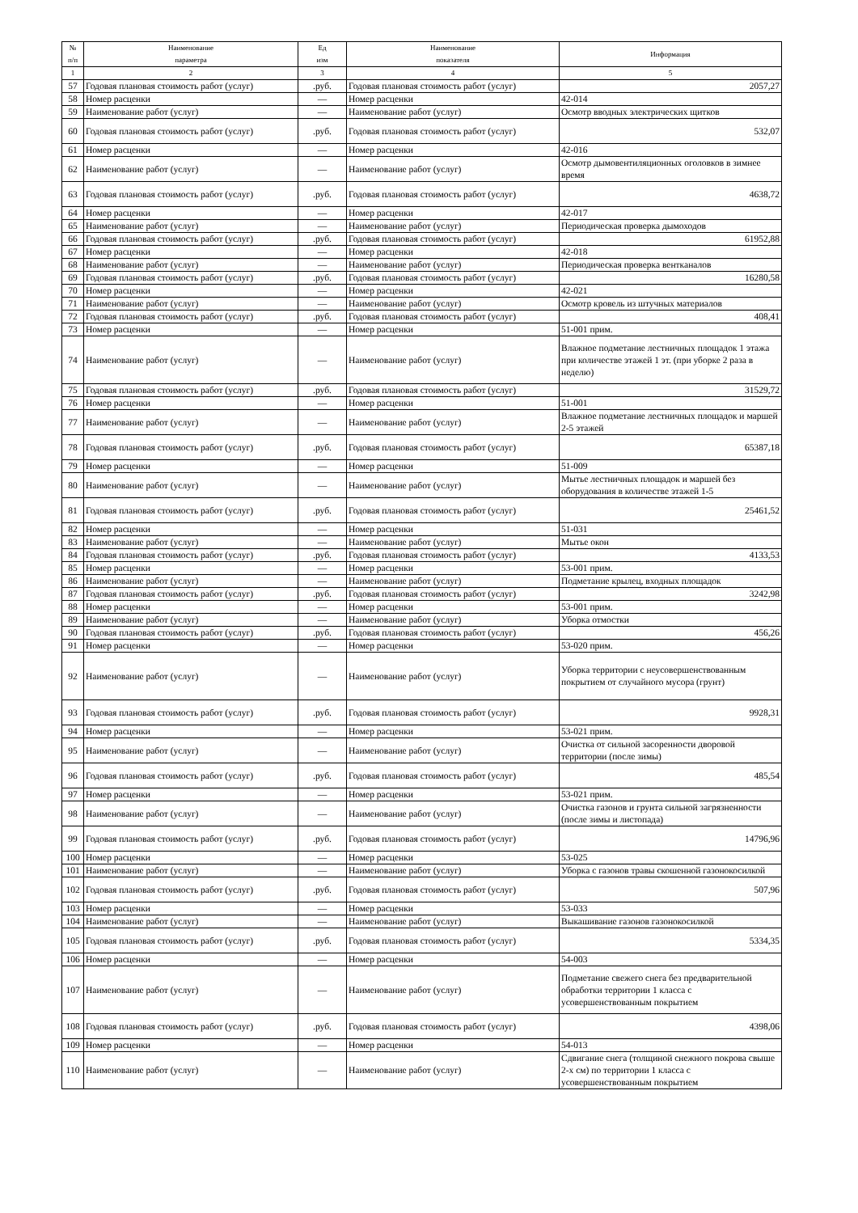| № п/п | Наименование параметра | Ед изм | Наименование показателя | Информация |
| --- | --- | --- | --- | --- |
| 1 | 2 | 3 | 4 | 5 |
| 57 | Годовая плановая стоимость работ (услуг) | .руб. | Годовая плановая стоимость работ (услуг) | 2057,27 |
| 58 | Номер расценки | — | Номер расценки | 42-014 |
| 59 | Наименование работ (услуг) | — | Наименование работ (услуг) | Осмотр вводных электрических щитков |
| 60 | Годовая плановая стоимость работ (услуг) | .руб. | Годовая плановая стоимость работ (услуг) | 532,07 |
| 61 | Номер расценки | — | Номер расценки | 42-016 |
| 62 | Наименование работ (услуг) | — | Наименование работ (услуг) | Осмотр дымовентиляционных оголовков в зимнее время |
| 63 | Годовая плановая стоимость работ (услуг) | .руб. | Годовая плановая стоимость работ (услуг) | 4638,72 |
| 64 | Номер расценки | — | Номер расценки | 42-017 |
| 65 | Наименование работ (услуг) | — | Наименование работ (услуг) | Периодическая проверка дымоходов |
| 66 | Годовая плановая стоимость работ (услуг) | .руб. | Годовая плановая стоимость работ (услуг) | 61952,88 |
| 67 | Номер расценки | — | Номер расценки | 42-018 |
| 68 | Наименование работ (услуг) | — | Наименование работ (услуг) | Периодическая проверка вентканалов |
| 69 | Годовая плановая стоимость работ (услуг) | .руб. | Годовая плановая стоимость работ (услуг) | 16280,58 |
| 70 | Номер расценки | — | Номер расценки | 42-021 |
| 71 | Наименование работ (услуг) | — | Наименование работ (услуг) | Осмотр кровель из штучных материалов |
| 72 | Годовая плановая стоимость работ (услуг) | .руб. | Годовая плановая стоимость работ (услуг) | 408,41 |
| 73 | Номер расценки | — | Номер расценки | 51-001 прим. |
| 74 | Наименование работ (услуг) | — | Наименование работ (услуг) | Влажное подметание лестничных площадок 1 этажа при количестве этажей 1 эт. (при уборке 2 раза в неделю) |
| 75 | Годовая плановая стоимость работ (услуг) | .руб. | Годовая плановая стоимость работ (услуг) | 31529,72 |
| 76 | Номер расценки | — | Номер расценки | 51-001 |
| 77 | Наименование работ (услуг) | — | Наименование работ (услуг) | Влажное подметание лестничных площадок и маршей 2-5 этажей |
| 78 | Годовая плановая стоимость работ (услуг) | .руб. | Годовая плановая стоимость работ (услуг) | 65387,18 |
| 79 | Номер расценки | — | Номер расценки | 51-009 |
| 80 | Наименование работ (услуг) | — | Наименование работ (услуг) | Мытье лестничных площадок и маршей без оборудования в количестве этажей 1-5 |
| 81 | Годовая плановая стоимость работ (услуг) | .руб. | Годовая плановая стоимость работ (услуг) | 25461,52 |
| 82 | Номер расценки | — | Номер расценки | 51-031 |
| 83 | Наименование работ (услуг) | — | Наименование работ (услуг) | Мытье окон |
| 84 | Годовая плановая стоимость работ (услуг) | .руб. | Годовая плановая стоимость работ (услуг) | 4133,53 |
| 85 | Номер расценки | — | Номер расценки | 53-001 прим. |
| 86 | Наименование работ (услуг) | — | Наименование работ (услуг) | Подметание крылец, входных площадок |
| 87 | Годовая плановая стоимость работ (услуг) | .руб. | Годовая плановая стоимость работ (услуг) | 3242,98 |
| 88 | Номер расценки | — | Номер расценки | 53-001 прим. |
| 89 | Наименование работ (услуг) | — | Наименование работ (услуг) | Уборка отмостки |
| 90 | Годовая плановая стоимость работ (услуг) | .руб. | Годовая плановая стоимость работ (услуг) | 456,26 |
| 91 | Номер расценки | — | Номер расценки | 53-020 прим. |
| 92 | Наименование работ (услуг) | — | Наименование работ (услуг) | Уборка территории с неусовершенствованным покрытием от случайного мусора (грунт) |
| 93 | Годовая плановая стоимость работ (услуг) | .руб. | Годовая плановая стоимость работ (услуг) | 9928,31 |
| 94 | Номер расценки | — | Номер расценки | 53-021 прим. |
| 95 | Наименование работ (услуг) | — | Наименование работ (услуг) | Очистка от сильной засоренности дворовой территории (после зимы) |
| 96 | Годовая плановая стоимость работ (услуг) | .руб. | Годовая плановая стоимость работ (услуг) | 485,54 |
| 97 | Номер расценки | — | Номер расценки | 53-021 прим. |
| 98 | Наименование работ (услуг) | — | Наименование работ (услуг) | Очистка газонов и грунта сильной загрязненности (после зимы и листопада) |
| 99 | Годовая плановая стоимость работ (услуг) | .руб. | Годовая плановая стоимость работ (услуг) | 14796,96 |
| 100 | Номер расценки | — | Номер расценки | 53-025 |
| 101 | Наименование работ (услуг) | — | Наименование работ (услуг) | Уборка с газонов травы скошенной газонокосилкой |
| 102 | Годовая плановая стоимость работ (услуг) | .руб. | Годовая плановая стоимость работ (услуг) | 507,96 |
| 103 | Номер расценки | — | Номер расценки | 53-033 |
| 104 | Наименование работ (услуг) | — | Наименование работ (услуг) | Выкашивание газонов газонокосилкой |
| 105 | Годовая плановая стоимость работ (услуг) | .руб. | Годовая плановая стоимость работ (услуг) | 5334,35 |
| 106 | Номер расценки | — | Номер расценки | 54-003 |
| 107 | Наименование работ (услуг) | — | Наименование работ (услуг) | Подметание свежего снега без предварительной обработки территории 1 класса с усовершенствованным покрытием |
| 108 | Годовая плановая стоимость работ (услуг) | .руб. | Годовая плановая стоимость работ (услуг) | 4398,06 |
| 109 | Номер расценки | — | Номер расценки | 54-013 |
| 110 | Наименование работ (услуг) | — | Наименование работ (услуг) | Сдвигание снега (толщиной снежного покрова свыше 2-х см) по территории 1 класса с усовершенствованным покрытием |